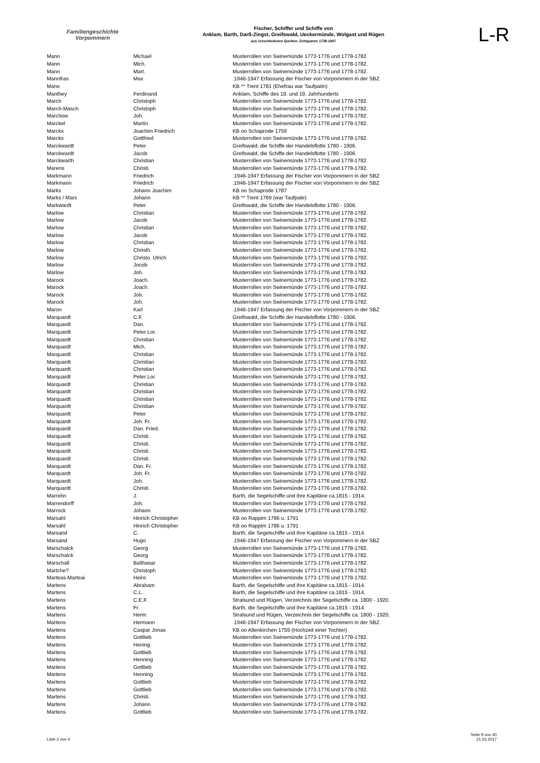Familiengeschichte
Vorpommern
Fischer, Schiffer und Schiffe von
Anklam, Barth, Darß-Zingst, Greifswald, Ueckermünde, Wolgast und Rügen
aus verschiedenen Quellen: Zeitspanne 1739-1947
L-R
| Mann | Michael | Musterrollen von Swinemünde 1773-1776 und 1778-1782. |
| Mann | Mich. | Musterrollen von Swinemünde 1773-1776 und 1778-1782. |
| Mann | Mart. | Musterrollen von Swinemünde 1773-1776 und 1778-1782. |
| Mannfras | Max | .1946-1947 Erfassung der Fischer von Vorpommern in der SBZ |
| Mans | | KB ** Trent 1781 (Ehefrau war Taufpatin) |
| Manthey | Ferdinand | Anklam, Schiffe des 18. und 19. Jahrhunderts |
| March | Christoph | Musterrollen von Swinemünde 1773-1776 und 1778-1782. |
| March-Masch | Christoph | Musterrollen von Swinemünde 1773-1776 und 1778-1782. |
| Marchow | Joh. | Musterrollen von Swinemünde 1773-1776 und 1778-1782. |
| Marckel | Martin | Musterrollen von Swinemünde 1773-1776 und 1778-1782. |
| Marcks | Joachim Friedrich | KB oo Schaprode 1759 |
| Marcks | Gottfried | Musterrollen von Swinemünde 1773-1776 und 1778-1782. |
| Marckwardt | Peter | Greifswald, die Schiffe der Handelsflotte 1780 - 1906. |
| Marckwardt | Jacob | Greifswald, die Schiffe der Handelsflotte 1780 - 1906. |
| Marckwarth | Christian | Musterrollen von Swinemünde 1773-1776 und 1778-1782. |
| Marens | Christi. | Musterrollen von Swinemünde 1773-1776 und 1778-1782. |
| Markmann | Friedrich | .1946-1947 Erfassung der Fischer von Vorpommern in der SBZ |
| Markmann | Friedrich | .1946-1947 Erfassung der Fischer von Vorpommern in der SBZ |
| Marks | Johann Joachim | KB oo Schaprode 1787 |
| Marks / Marx | Johann | KB ** Trent 1769 (war Taufpate) |
| Markwardt | Peter | Greifswald, die Schiffe der Handelsflotte 1780 - 1906. |
| Marlow | Christian | Musterrollen von Swinemünde 1773-1776 und 1778-1782. |
| Marlow | Jacob | Musterrollen von Swinemünde 1773-1776 und 1778-1782. |
| Marlow | Christian | Musterrollen von Swinemünde 1773-1776 und 1778-1782. |
| Marlow | Jacob | Musterrollen von Swinemünde 1773-1776 und 1778-1782. |
| Marlow | Christian | Musterrollen von Swinemünde 1773-1776 und 1778-1782. |
| Marlow | Christh. | Musterrollen von Swinemünde 1773-1776 und 1778-1782. |
| Marlow | Christo. Ulrich | Musterrollen von Swinemünde 1773-1776 und 1778-1782. |
| Marlow | Jocob | Musterrollen von Swinemünde 1773-1776 und 1778-1782. |
| Marlow | Joh. | Musterrollen von Swinemünde 1773-1776 und 1778-1782. |
| Marock | Joach. | Musterrollen von Swinemünde 1773-1776 und 1778-1782. |
| Marock | Joach. | Musterrollen von Swinemünde 1773-1776 und 1778-1782. |
| Marock | Joh. | Musterrollen von Swinemünde 1773-1776 und 1778-1782. |
| Marock | Joh. | Musterrollen von Swinemünde 1773-1776 und 1778-1782. |
| Maron | Karl | .1946-1947 Erfassung der Fischer von Vorpommern in der SBZ |
| Marquardt | C.F. | Greifswald, die Schiffe der Handelsflotte 1780 - 1906. |
| Marquardt | Dan. | Musterrollen von Swinemünde 1773-1776 und 1778-1782. |
| Marquardt | Peter Lor. | Musterrollen von Swinemünde 1773-1776 und 1778-1782. |
| Marquardt | Christian | Musterrollen von Swinemünde 1773-1776 und 1778-1782. |
| Marquardt | Mich. | Musterrollen von Swinemünde 1773-1776 und 1778-1782. |
| Marquardt | Christian | Musterrollen von Swinemünde 1773-1776 und 1778-1782. |
| Marquardt | Christian | Musterrollen von Swinemünde 1773-1776 und 1778-1782. |
| Marquardt | Christian | Musterrollen von Swinemünde 1773-1776 und 1778-1782. |
| Marquardt | Peter Lor. | Musterrollen von Swinemünde 1773-1776 und 1778-1782. |
| Marquardt | Christian | Musterrollen von Swinemünde 1773-1776 und 1778-1782. |
| Marquardt | Christian | Musterrollen von Swinemünde 1773-1776 und 1778-1782. |
| Marquardt | Christian | Musterrollen von Swinemünde 1773-1776 und 1778-1782. |
| Marquardt | Christian | Musterrollen von Swinemünde 1773-1776 und 1778-1782. |
| Marquardt | Peter | Musterrollen von Swinemünde 1773-1776 und 1778-1782. |
| Marquardt | Joh. Fr. | Musterrollen von Swinemünde 1773-1776 und 1778-1782. |
| Marquardt | Dan. Fried. | Musterrollen von Swinemünde 1773-1776 und 1778-1782. |
| Marquardt | Christi. | Musterrollen von Swinemünde 1773-1776 und 1778-1782. |
| Marquardt | Christi. | Musterrollen von Swinemünde 1773-1776 und 1778-1782. |
| Marquardt | Christi. | Musterrollen von Swinemünde 1773-1776 und 1778-1782. |
| Marquardt | Christi. | Musterrollen von Swinemünde 1773-1776 und 1778-1782. |
| Marquardt | Dan. Fr. | Musterrollen von Swinemünde 1773-1776 und 1778-1782. |
| Marquardt | Joh. Fr. | Musterrollen von Swinemünde 1773-1776 und 1778-1782. |
| Marquardt | Joh. | Musterrollen von Swinemünde 1773-1776 und 1778-1782. |
| Marquardt | Christi. | Musterrollen von Swinemünde 1773-1776 und 1778-1782. |
| Marrehn | J. | Barth, die Segelschiffe und ihre Kapitäne ca.1815 - 1914. |
| Marrendorff | Joh. | Musterrollen von Swinemünde 1773-1776 und 1778-1782. |
| Marrock | Johann | Musterrollen von Swinemünde 1773-1776 und 1778-1782. |
| Marsahl | Hinrich Christopher | KB oo Rappim 1786 u. 1791 |
| Marsahl | Hinrich Christopher | KB oo Rappim 1786 u. 1791 |
| Marsand | C. | Barth, die Segelschiffe und ihre Kapitäne ca.1815 - 1914. |
| Marsand | Hugo | .1946-1947 Erfassung der Fischer von Vorpommern in der SBZ |
| Marschalck | Georg | Musterrollen von Swinemünde 1773-1776 und 1778-1782. |
| Marschalck | Georg | Musterrollen von Swinemünde 1773-1776 und 1778-1782. |
| Marschall | Balthasar | Musterrollen von Swinemünde 1773-1776 und 1778-1782. |
| Martche? | Christoph | Musterrollen von Swinemünde 1773-1776 und 1778-1782. |
| Marteas-Marteai | Heinr. | Musterrollen von Swinemünde 1773-1776 und 1778-1782. |
| Martens | Abraham | Barth, die Segelschiffe und ihre Kapitäne ca.1815 - 1914. |
| Martens | C.L. | Barth, die Segelschiffe und ihre Kapitäne ca.1815 - 1914. |
| Martens | C.E.F. | Stralsund und Rügen, Verzeichnis der Segelschiffe ca. 1800 - 1920. |
| Martens | Fr. | Barth, die Segelschiffe und ihre Kapitäne ca.1815 - 1914. |
| Martens | Herm. | Stralsund und Rügen, Verzeichnis der Segelschiffe ca. 1800 - 1920. |
| Martens | Hermann | .1946-1947 Erfassung der Fischer von Vorpommern in der SBZ |
| Martens | Caspar Jonas | KB oo Altenkirchen 1759 (Hochzeit einer Tochter) |
| Martens | Gottlieb | Musterrollen von Swinemünde 1773-1776 und 1778-1782. |
| Martens | Hening | Musterrollen von Swinemünde 1773-1776 und 1778-1782. |
| Martens | Gottlieb | Musterrollen von Swinemünde 1773-1776 und 1778-1782. |
| Martens | Henning | Musterrollen von Swinemünde 1773-1776 und 1778-1782. |
| Martens | Gottlieb | Musterrollen von Swinemünde 1773-1776 und 1778-1782. |
| Martens | Henning | Musterrollen von Swinemünde 1773-1776 und 1778-1782. |
| Martens | Gottlieb | Musterrollen von Swinemünde 1773-1776 und 1778-1782. |
| Martens | Gottlieb | Musterrollen von Swinemünde 1773-1776 und 1778-1782. |
| Martens | Christi. | Musterrollen von Swinemünde 1773-1776 und 1778-1782. |
| Martens | Johann | Musterrollen von Swinemünde 1773-1776 und 1778-1782. |
| Martens | Gottlieb | Musterrollen von Swinemünde 1773-1776 und 1778-1782. |
Liste 3 von 4
Seite 9 von 40
21.03.2017